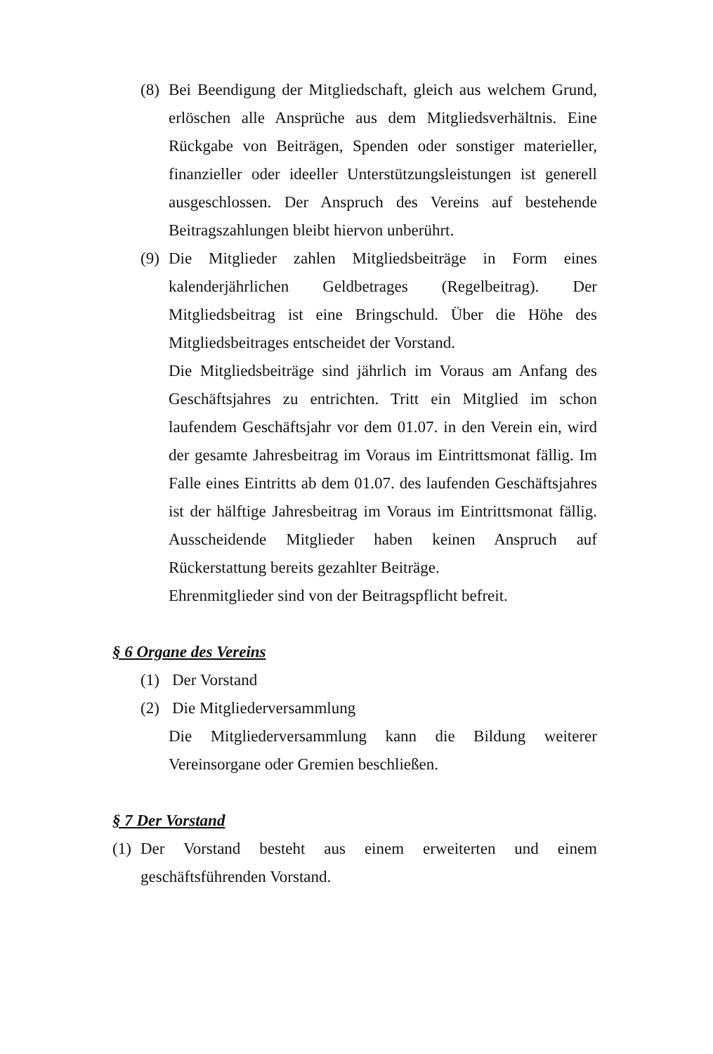(8)
Bei Beendigung der Mitgliedschaft, gleich aus welchem Grund, erlöschen alle Ansprüche aus dem Mitgliedsverhältnis. Eine Rückgabe von Beiträgen, Spenden oder sonstiger materieller, finanzieller oder ideeller Unterstützungsleistungen ist generell ausgeschlossen. Der Anspruch des Vereins auf bestehende Beitragszahlungen bleibt hiervon unberührt.
(9)
Die Mitglieder zahlen Mitgliedsbeiträge in Form eines kalenderjährlichen Geldbetrages (Regelbeitrag). Der Mitgliedsbeitrag ist eine Bringschuld. Über die Höhe des Mitgliedsbeitrages entscheidet der Vorstand.
Die Mitgliedsbeiträge sind jährlich im Voraus am Anfang des Geschäftsjahres zu entrichten. Tritt ein Mitglied im schon laufendem Geschäftsjahr vor dem 01.07. in den Verein ein, wird der gesamte Jahresbeitrag im Voraus im Eintrittsmonat fällig. Im Falle eines Eintritts ab dem 01.07. des laufenden Geschäftsjahres ist der hälftige Jahresbeitrag im Voraus im Eintrittsmonat fällig. Ausscheidende Mitglieder haben keinen Anspruch auf Rückerstattung bereits gezahlter Beiträge.
Ehrenmitglieder sind von der Beitragspflicht befreit.
§ 6 Organe des Vereins
(1) Der Vorstand
(2) Die Mitgliederversammlung
Die Mitgliederversammlung kann die Bildung weiterer Vereinsorgane oder Gremien beschließen.
§ 7 Der Vorstand
(1)
Der Vorstand besteht aus einem erweiterten und einem geschäftsführenden Vorstand.